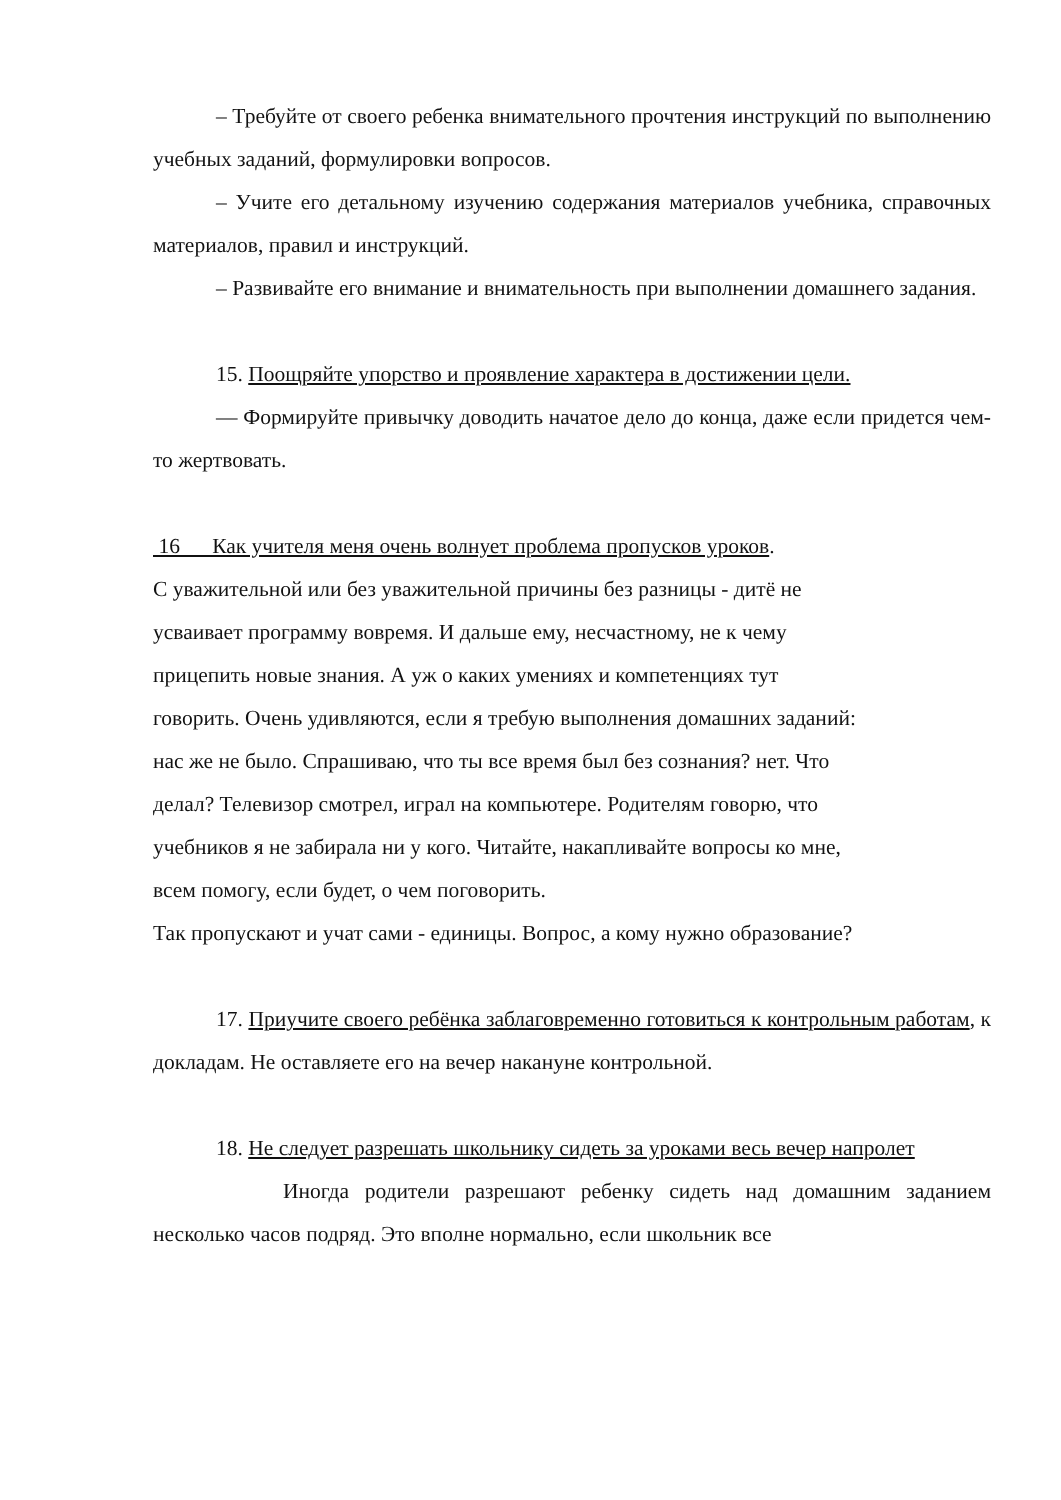– Требуйте от своего ребенка внимательного прочтения инструкций по выполнению учебных заданий, формулировки вопросов.
– Учите его детальному изучению содержания материалов учебника, справочных материалов, правил и инструкций.
– Развивайте его внимание и внимательность при выполнении домашнего задания.
15. Поощряйте упорство и проявление характера в достижении цели.
— Формируйте привычку доводить начатое дело до конца, даже если придется чем-то жертвовать.
16 Как учителя меня очень волнует проблема пропусков уроков.
С уважительной или без уважительной причины без разницы - дитё не
усваивает программу вовремя. И дальше ему, несчастному, не к чему
прицепить новые знания. А уж о каких умениях и компетенциях тут
говорить. Очень удивляются, если я требую выполнения домашних заданий:
нас же не было. Спрашиваю, что ты все время был без сознания? нет. Что
делал? Телевизор смотрел, играл на компьютере. Родителям говорю, что
учебников я не забирала ни у кого. Читайте, накапливайте вопросы ко мне,
всем помогу, если будет, о чем поговорить.
Так пропускают и учат сами - единицы. Вопрос, а кому нужно образование?
17. Приучите своего ребёнка заблаговременно готовиться к контрольным работам, к докладам. Не оставляете его на вечер накануне контрольной.
18. Не следует разрешать школьнику сидеть за уроками весь вечер напролет
Иногда родители разрешают ребенку сидеть над домашним заданием несколько часов подряд. Это вполне нормально, если школьник все